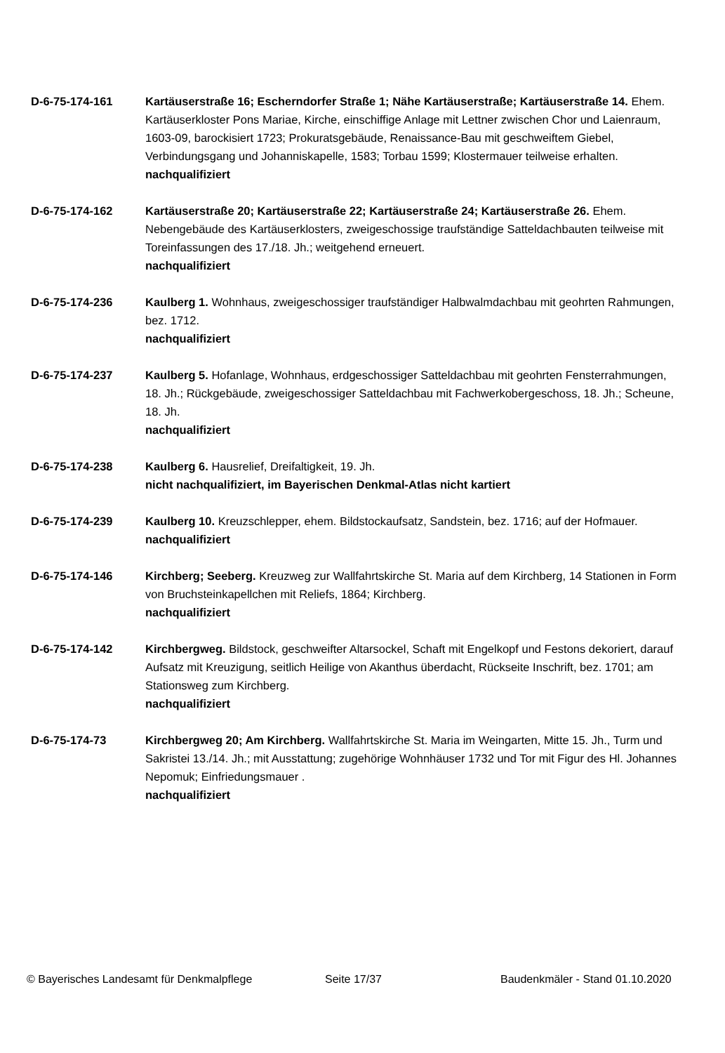D-6-75-174-161 Kartäuserstraße 16; Escherndorfer Straße 1; Nähe Kartäuserstraße; Kartäuserstraße 14. Ehem. Kartäuserkloster Pons Mariae, Kirche, einschiffige Anlage mit Lettner zwischen Chor und Laienraum, 1603-09, barockisiert 1723; Prokuratsgebäude, Renaissance-Bau mit geschweiftem Giebel, Verbindungsgang und Johanniskapelle, 1583; Torbau 1599; Klostermauer teilweise erhalten.
nachqualifiziert
D-6-75-174-162 Kartäuserstraße 20; Kartäuserstraße 22; Kartäuserstraße 24; Kartäuserstraße 26. Ehem. Nebengebäude des Kartäuserklosters, zweigeschossige traufständige Satteldachbauten teilweise mit Toreinfassungen des 17./18. Jh.; weitgehend erneuert.
nachqualifiziert
D-6-75-174-236 Kaulberg 1. Wohnhaus, zweigeschossiger traufständiger Halbwalmdachbau mit geohrten Rahmungen, bez. 1712.
nachqualifiziert
D-6-75-174-237 Kaulberg 5. Hofanlage, Wohnhaus, erdgeschossiger Satteldachbau mit geohrten Fensterrahmungen, 18. Jh.; Rückgebäude, zweigeschossiger Satteldachbau mit Fachwerkobergeschoss, 18. Jh.; Scheune, 18. Jh.
nachqualifiziert
D-6-75-174-238 Kaulberg 6. Hausrelief, Dreifaltigkeit, 19. Jh.
nicht nachqualifiziert, im Bayerischen Denkmal-Atlas nicht kartiert
D-6-75-174-239 Kaulberg 10. Kreuzschlepper, ehem. Bildstockaufsatz, Sandstein, bez. 1716; auf der Hofmauer.
nachqualifiziert
D-6-75-174-146 Kirchberg; Seeberg. Kreuzweg zur Wallfahrtskirche St. Maria auf dem Kirchberg, 14 Stationen in Form von Bruchsteinkapellchen mit Reliefs, 1864; Kirchberg.
nachqualifiziert
D-6-75-174-142 Kirchbergweg. Bildstock, geschweifter Altarsockel, Schaft mit Engelkopf und Festons dekoriert, darauf Aufsatz mit Kreuzigung, seitlich Heilige von Akanthus überdacht, Rückseite Inschrift, bez. 1701; am Stationsweg zum Kirchberg.
nachqualifiziert
D-6-75-174-73 Kirchbergweg 20; Am Kirchberg. Wallfahrtskirche St. Maria im Weingarten, Mitte 15. Jh., Turm und Sakristei 13./14. Jh.; mit Ausstattung; zugehörige Wohnhäuser 1732 und Tor mit Figur des Hl. Johannes Nepomuk; Einfriedungsmauer .
nachqualifiziert
© Bayerisches Landesamt für Denkmalpflege Seite 17/37 Baudenkmäler - Stand 01.10.2020